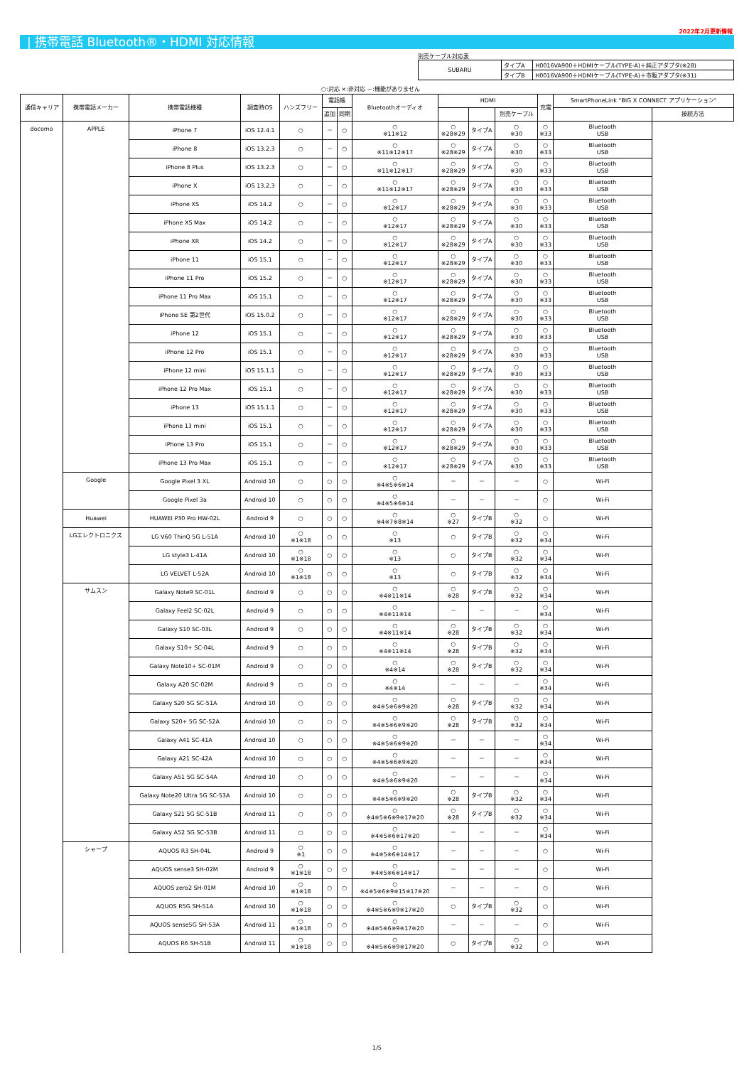2022年2月更新情報
| 携帯電話 Bluetooth®・HDMI 対応情報
別売ケーブル対応表
| SUBARU | タイプA | H0016VA900＋HDMIケーブル(TYPE-A)＋純正アダプタ(※28) |
| | タイプB | H0016VA900＋HDMIケーブル(TYPE-A)＋市販アダプタ(※31) |
○:対応 ×:非対応 －:機能がありません
| 通信キャリア | 携帯電話メーカー | 携帯電話機種 | 調査時OS | ハンズフリー | 電話帳 | | Bluetoothオーディオ | HDMI | | | 充電 | SmartPhoneLink "BIG X CONNECT アプリケーション" | |
| --- | --- | --- | --- | --- | --- | --- | --- | --- | --- | --- | --- | --- | --- |
| | | | | | 追加 | 同期 | | | | 別売ケーブル | | | 接続方法 |
| docomo | APPLE | iPhone 7 | iOS 12.4.1 | ○ | － | ○ | ○ ※11※12 | ○ ※28※29 | タイプA | ○ ※30 | ○ ※33 | Bluetooth USB | |
| | | iPhone 8 | iOS 13.2.3 | ○ | － | ○ | ○ ※11※12※17 | ○ ※28※29 | タイプA | ○ ※30 | ○ ※33 | Bluetooth USB | |
| | | iPhone 8 Plus | iOS 13.2.3 | ○ | － | ○ | ○ ※11※12※17 | ○ ※28※29 | タイプA | ○ ※30 | ○ ※33 | Bluetooth USB | |
| | | iPhone X | iOS 13.2.3 | ○ | － | ○ | ○ ※11※12※17 | ○ ※28※29 | タイプA | ○ ※30 | ○ ※33 | Bluetooth USB | |
| | | iPhone XS | iOS 14.2 | ○ | － | ○ | ○ ※12※17 | ○ ※28※29 | タイプA | ○ ※30 | ○ ※33 | Bluetooth USB | |
| | | iPhone XS Max | iOS 14.2 | ○ | － | ○ | ○ ※12※17 | ○ ※28※29 | タイプA | ○ ※30 | ○ ※33 | Bluetooth USB | |
| | | iPhone XR | iOS 14.2 | ○ | － | ○ | ○ ※12※17 | ○ ※28※29 | タイプA | ○ ※30 | ○ ※33 | Bluetooth USB | |
| | | iPhone 11 | iOS 15.1 | ○ | － | ○ | ○ ※12※17 | ○ ※28※29 | タイプA | ○ ※30 | ○ ※33 | Bluetooth USB | |
| | | iPhone 11 Pro | iOS 15.2 | ○ | － | ○ | ○ ※12※17 | ○ ※28※29 | タイプA | ○ ※30 | ○ ※33 | Bluetooth USB | |
| | | iPhone 11 Pro Max | iOS 15.1 | ○ | － | ○ | ○ ※12※17 | ○ ※28※29 | タイプA | ○ ※30 | ○ ※33 | Bluetooth USB | |
| | | iPhone SE 第2世代 | iOS 15.0.2 | ○ | － | ○ | ○ ※12※17 | ○ ※28※29 | タイプA | ○ ※30 | ○ ※33 | Bluetooth USB | |
| | | iPhone 12 | iOS 15.1 | ○ | － | ○ | ○ ※12※17 | ○ ※28※29 | タイプA | ○ ※30 | ○ ※33 | Bluetooth USB | |
| | | iPhone 12 Pro | iOS 15.1 | ○ | － | ○ | ○ ※12※17 | ○ ※28※29 | タイプA | ○ ※30 | ○ ※33 | Bluetooth USB | |
| | | iPhone 12 mini | iOS 15.1.1 | ○ | － | ○ | ○ ※12※17 | ○ ※28※29 | タイプA | ○ ※30 | ○ ※33 | Bluetooth USB | |
| | | iPhone 12 Pro Max | iOS 15.1 | ○ | － | ○ | ○ ※12※17 | ○ ※28※29 | タイプA | ○ ※30 | ○ ※33 | Bluetooth USB | |
| | | iPhone 13 | iOS 15.1.1 | ○ | － | ○ | ○ ※12※17 | ○ ※28※29 | タイプA | ○ ※30 | ○ ※33 | Bluetooth USB | |
| | | iPhone 13 mini | iOS 15.1 | ○ | － | ○ | ○ ※12※17 | ○ ※28※29 | タイプA | ○ ※30 | ○ ※33 | Bluetooth USB | |
| | | iPhone 13 Pro | iOS 15.1 | ○ | － | ○ | ○ ※12※17 | ○ ※28※29 | タイプA | ○ ※30 | ○ ※33 | Bluetooth USB | |
| | | iPhone 13 Pro Max | iOS 15.1 | ○ | － | ○ | ○ ※12※17 | ○ ※28※29 | タイプA | ○ ※30 | ○ ※33 | Bluetooth USB | |
| | Google | Google Pixel 3 XL | Android 10 | ○ | ○ | ○ | ○ ※4※5※6※14 | － | － | － | ○ | Wi-Fi | |
| | | Google Pixel 3a | Android 10 | ○ | ○ | ○ | ○ ※4※5※6※14 | － | － | － | ○ | Wi-Fi | |
| | Huawei | HUAWEI P30 Pro HW-02L | Android 9 | ○ | ○ | ○ | ○ ※4※7※8※14 | ○ ※27 | タイプB | ○ ※32 | ○ | Wi-Fi | |
| | LGエレクトロニクス | LG V60 ThinQ 5G L-51A | Android 10 | ○ ※1※18 | ○ | ○ | ○ ※13 | ○ | タイプB | ○ ※32 | ○ ※34 | Wi-Fi | |
| | | LG style3 L-41A | Android 10 | ○ ※1※18 | ○ | ○ | ○ ※13 | ○ | タイプB | ○ ※32 | ○ ※34 | Wi-Fi | |
| | | LG VELVET L-52A | Android 10 | ○ ※1※18 | ○ | ○ | ○ ※13 | ○ | タイプB | ○ ※32 | ○ ※34 | Wi-Fi | |
| | サムスン | Galaxy Note9 SC-01L | Android 9 | ○ | ○ | ○ | ○ ※4※11※14 | ○ ※28 | タイプB | ○ ※32 | ○ ※34 | Wi-Fi | |
| | | Galaxy Feel2 SC-02L | Android 9 | ○ | ○ | ○ | ○ ※4※11※14 | － | － | － | ○ ※34 | Wi-Fi | |
| | | Galaxy S10 SC-03L | Android 9 | ○ | ○ | ○ | ○ ※4※11※14 | ○ ※28 | タイプB | ○ ※32 | ○ ※34 | Wi-Fi | |
| | | Galaxy S10+ SC-04L | Android 9 | ○ | ○ | ○ | ○ ※4※11※14 | ○ ※28 | タイプB | ○ ※32 | ○ ※34 | Wi-Fi | |
| | | Galaxy Note10+ SC-01M | Android 9 | ○ | ○ | ○ | ○ ※4※14 | ○ ※28 | タイプB | ○ ※32 | ○ ※34 | Wi-Fi | |
| | | Galaxy A20 SC-02M | Android 9 | ○ | ○ | ○ | ○ ※4※14 | － | － | － | ○ ※34 | Wi-Fi | |
| | | Galaxy S20 5G SC-51A | Android 10 | ○ | ○ | ○ | ○ ※4※5※6※9※20 | ○ ※28 | タイプB | ○ ※32 | ○ ※34 | Wi-Fi | |
| | | Galaxy S20+ 5G SC-52A | Android 10 | ○ | ○ | ○ | ○ ※4※5※6※9※20 | ○ ※28 | タイプB | ○ ※32 | ○ ※34 | Wi-Fi | |
| | | Galaxy A41 SC-41A | Android 10 | ○ | ○ | ○ | ○ ※4※5※6※9※20 | － | － | － | ○ ※34 | Wi-Fi | |
| | | Galaxy A21 SC-42A | Android 10 | ○ | ○ | ○ | ○ ※4※5※6※9※20 | － | － | － | ○ ※34 | Wi-Fi | |
| | | Galaxy A51 5G SC-54A | Android 10 | ○ | ○ | ○ | ○ ※4※5※6※9※20 | － | － | － | ○ ※34 | Wi-Fi | |
| | | Galaxy Note20 Ultra 5G SC-53A | Android 10 | ○ | ○ | ○ | ○ ※4※5※6※9※20 | ○ ※28 | タイプB | ○ ※32 | ○ ※34 | Wi-Fi | |
| | | Galaxy S21 5G SC-51B | Android 11 | ○ | ○ | ○ | ○ ※4※5※6※9※17※20 | ○ ※28 | タイプB | ○ ※32 | ○ ※34 | Wi-Fi | |
| | | Galaxy A52 5G SC-53B | Android 11 | ○ | ○ | ○ | ○ ※4※5※6※17※20 | － | － | － | ○ ※34 | Wi-Fi | |
| | シャープ | AQUOS R3 SH-04L | Android 9 | ○ ※1 | ○ | ○ | ○ ※4※5※6※14※17 | － | － | － | ○ | Wi-Fi | |
| | | AQUOS sense3 SH-02M | Android 9 | ○ ※1※18 | ○ | ○ | ○ ※4※5※6※14※17 | － | － | － | ○ | Wi-Fi | |
| | | AQUOS zero2 SH-01M | Android 10 | ○ ※1※18 | ○ | ○ | ○ ※4※5※6※9※15※17※20 | － | － | － | ○ | Wi-Fi | |
| | | AQUOS R5G SH-51A | Android 10 | ○ ※1※18 | ○ | ○ | ○ ※4※5※6※9※17※20 | ○ | タイプB | ○ ※32 | ○ | Wi-Fi | |
| | | AQUOS sense5G SH-53A | Android 11 | ○ ※1※18 | ○ | ○ | ○ ※4※5※6※9※17※20 | － | － | － | ○ | Wi-Fi | |
| | | AQUOS R6 SH-51B | Android 11 | ○ ※1※18 | ○ | ○ | ○ ※4※5※6※9※17※20 | ○ | タイプB | ○ ※32 | ○ | Wi-Fi | |
1/5